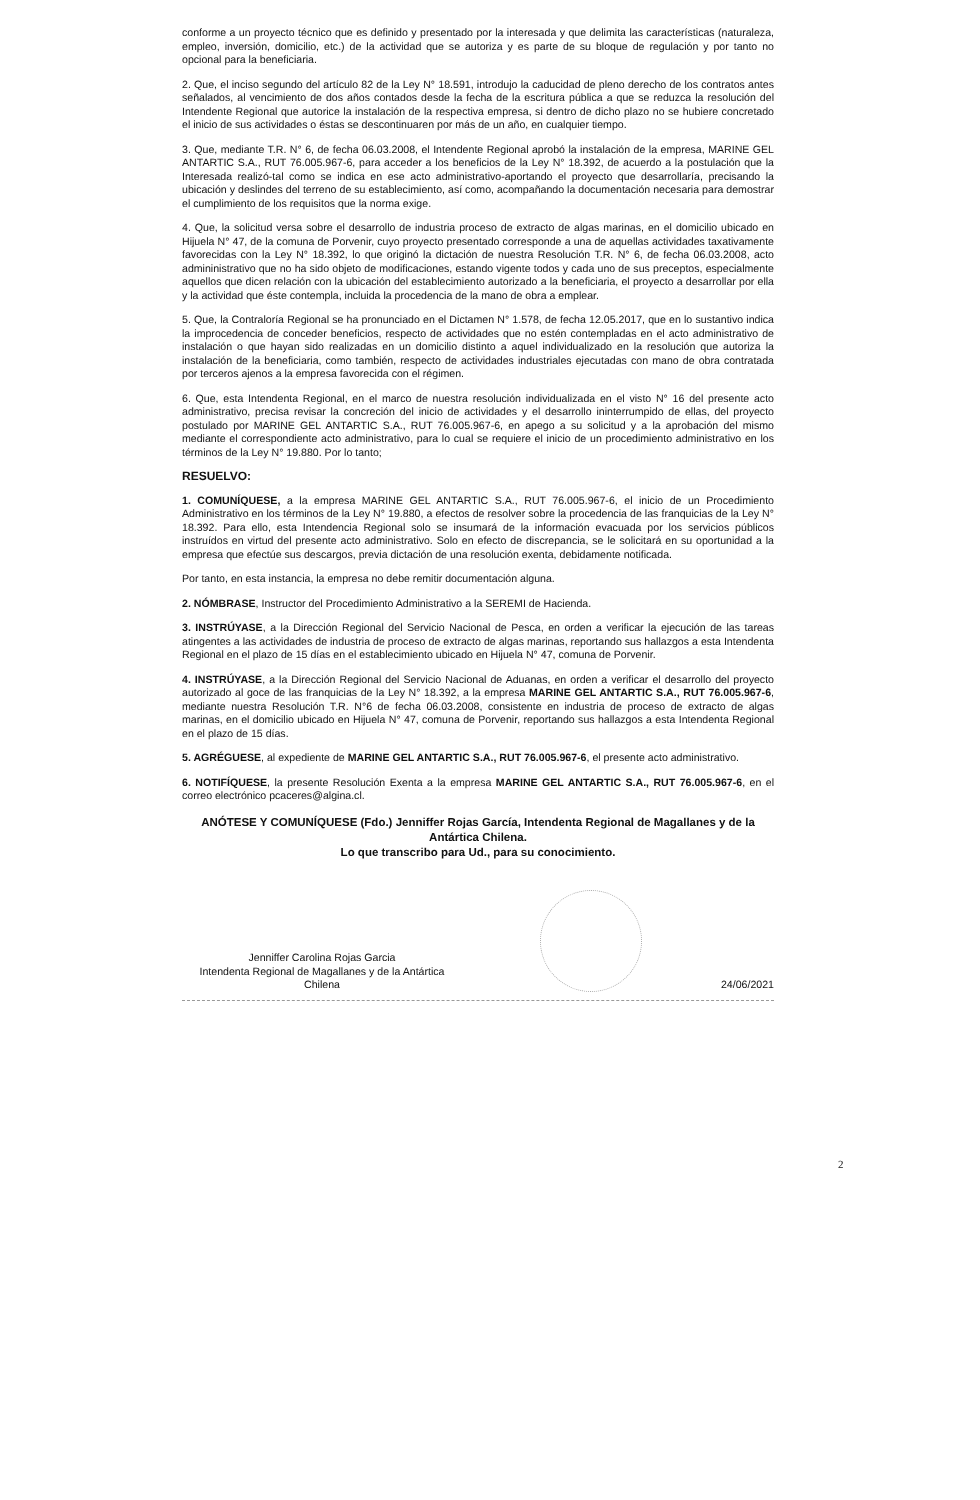conforme a un proyecto técnico que es definido y presentado por la interesada y que delimita las características (naturaleza, empleo, inversión, domicilio, etc.) de la actividad que se autoriza y es parte de su bloque de regulación y por tanto no opcional para la beneficiaria.
2. Que, el inciso segundo del artículo 82 de la Ley N° 18.591, introdujo la caducidad de pleno derecho de los contratos antes señalados, al vencimiento de dos años contados desde la fecha de la escritura pública a que se reduzca la resolución del Intendente Regional que autorice la instalación de la respectiva empresa, si dentro de dicho plazo no se hubiere concretado el inicio de sus actividades o éstas se descontinuaren por más de un año, en cualquier tiempo.
3. Que, mediante T.R. N° 6, de fecha 06.03.2008, el Intendente Regional aprobó la instalación de la empresa, MARINE GEL ANTARTIC S.A., RUT 76.005.967-6, para acceder a los beneficios de la Ley N° 18.392, de acuerdo a la postulación que la Interesada realizó-tal como se indica en ese acto administrativo-aportando el proyecto que desarrollaría, precisando la ubicación y deslindes del terreno de su establecimiento, así como, acompañando la documentación necesaria para demostrar el cumplimiento de los requisitos que la norma exige.
4. Que, la solicitud versa sobre el desarrollo de industria proceso de extracto de algas marinas, en el domicilio ubicado en Hijuela N° 47, de la comuna de Porvenir, cuyo proyecto presentado corresponde a una de aquellas actividades taxativamente favorecidas con la Ley N° 18.392, lo que originó la dictación de nuestra Resolución T.R. N° 6, de fecha 06.03.2008, acto admininistrativo que no ha sido objeto de modificaciones, estando vigente todos y cada uno de sus preceptos, especialmente aquellos que dicen relación con la ubicación del establecimiento autorizado a la beneficiaria, el proyecto a desarrollar por ella y la actividad que éste contempla, incluida la procedencia de la mano de obra a emplear.
5. Que, la Contraloría Regional se ha pronunciado en el Dictamen N° 1.578, de fecha 12.05.2017, que en lo sustantivo indica la improcedencia de conceder beneficios, respecto de actividades que no estén contempladas en el acto administrativo de instalación o que hayan sido realizadas en un domicilio distinto a aquel individualizado en la resolución que autoriza la instalación de la beneficiaria, como también, respecto de actividades industriales ejecutadas con mano de obra contratada por terceros ajenos a la empresa favorecida con el régimen.
6. Que, esta Intendenta Regional, en el marco de nuestra resolución individualizada en el visto N° 16 del presente acto administrativo, precisa revisar la concreción del inicio de actividades y el desarrollo ininterrumpido de ellas, del proyecto postulado por MARINE GEL ANTARTIC S.A., RUT 76.005.967-6, en apego a su solicitud y a la aprobación del mismo mediante el correspondiente acto administrativo, para lo cual se requiere el inicio de un procedimiento administrativo en los términos de la Ley N° 19.880. Por lo tanto;
RESUELVO:
1. COMUNÍQUESE, a la empresa MARINE GEL ANTARTIC S.A., RUT 76.005.967-6, el inicio de un Procedimiento Administrativo en los términos de la Ley N° 19.880, a efectos de resolver sobre la procedencia de las franquicias de la Ley N° 18.392. Para ello, esta Intendencia Regional solo se insumará de la información evacuada por los servicios públicos instruídos en virtud del presente acto administrativo. Solo en efecto de discrepancia, se le solicitará en su oportunidad a la empresa que efectúe sus descargos, previa dictación de una resolución exenta, debidamente notificada.
Por tanto, en esta instancia, la empresa no debe remitir documentación alguna.
2. NÓMBRASE, Instructor del Procedimiento Administrativo a la SEREMI de Hacienda.
3. INSTRÚYASE, a la Dirección Regional del Servicio Nacional de Pesca, en orden a verificar la ejecución de las tareas atingentes a las actividades de industria de proceso de extracto de algas marinas, reportando sus hallazgos a esta Intendenta Regional en el plazo de 15 días en el establecimiento ubicado en Hijuela N° 47, comuna de Porvenir.
4. INSTRÚYASE, a la Dirección Regional del Servicio Nacional de Aduanas, en orden a verificar el desarrollo del proyecto autorizado al goce de las franquicias de la Ley N° 18.392, a la empresa MARINE GEL ANTARTIC S.A., RUT 76.005.967-6, mediante nuestra Resolución T.R. N°6 de fecha 06.03.2008, consistente en industria de proceso de extracto de algas marinas, en el domicilio ubicado en Hijuela N° 47, comuna de Porvenir, reportando sus hallazgos a esta Intendenta Regional en el plazo de 15 días.
5. AGRÉGUESE, al expediente de MARINE GEL ANTARTIC S.A., RUT 76.005.967-6, el presente acto administrativo.
6. NOTIFÍQUESE, la presente Resolución Exenta a la empresa MARINE GEL ANTARTIC S.A., RUT 76.005.967-6, en el correo electrónico pcaceres@algina.cl.
ANÓTESE Y COMUNÍQUESE (Fdo.) Jenniffer Rojas García, Intendenta Regional de Magallanes y de la Antártica Chilena.
Lo que transcribo para Ud., para su conocimiento.
Jenniffer Carolina Rojas Garcia
Intendenta Regional de Magallanes y de la Antártica Chilena
24/06/2021
2